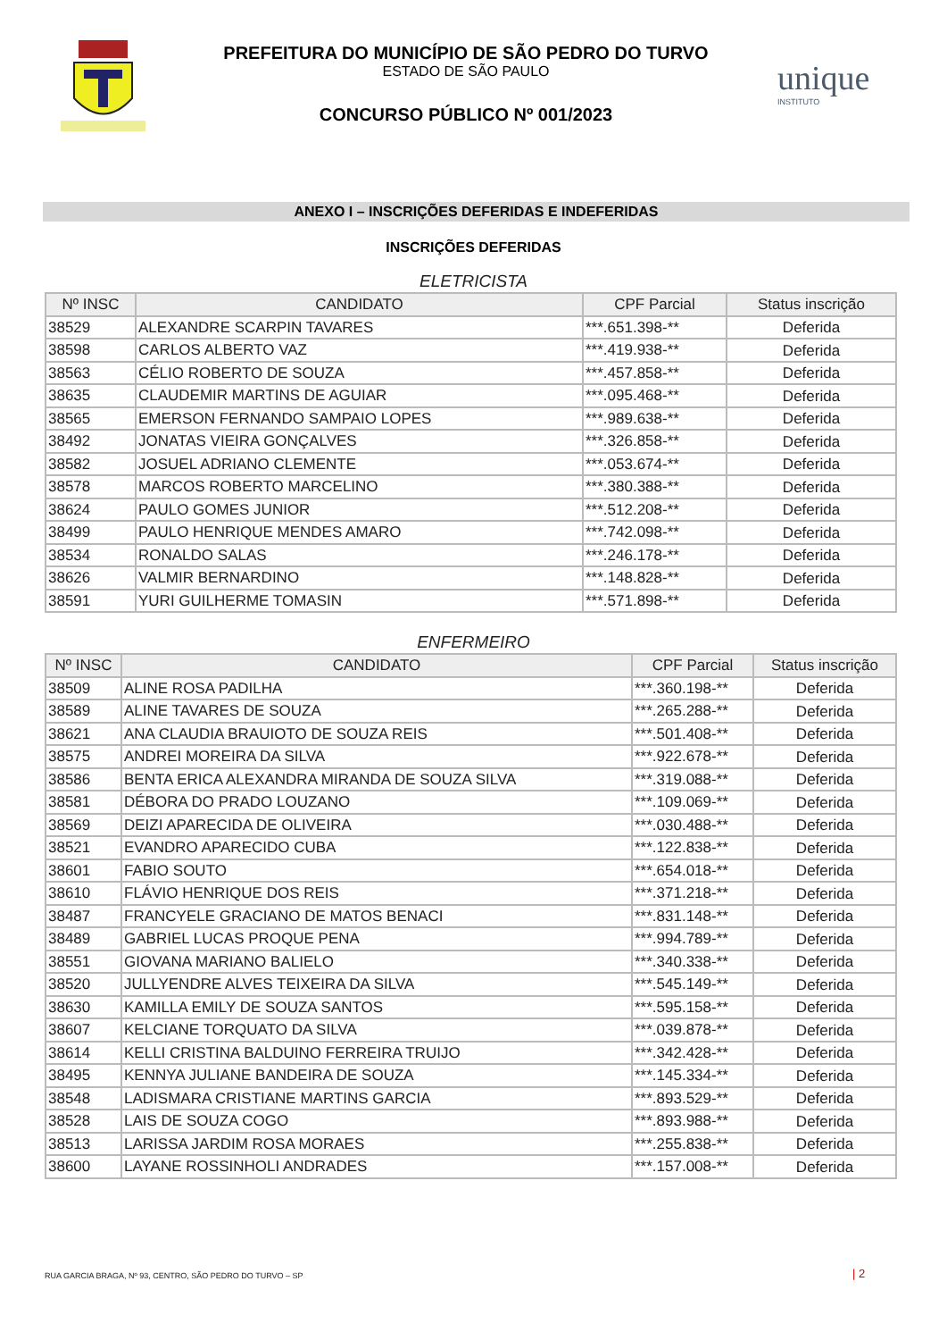PREFEITURA DO MUNICÍPIO DE SÃO PEDRO DO TURVO
ESTADO DE SÃO PAULO
CONCURSO PÚBLICO Nº 001/2023
unique
INSTITUTO
ANEXO I – INSCRIÇÕES DEFERIDAS E INDEFERIDAS
INSCRIÇÕES DEFERIDAS
ELETRICISTA
| Nº INSC | CANDIDATO | CPF Parcial | Status inscrição |
| --- | --- | --- | --- |
| 38529 | ALEXANDRE SCARPIN TAVARES | ***.651.398-** | Deferida |
| 38598 | CARLOS ALBERTO VAZ | ***.419.938-** | Deferida |
| 38563 | CÉLIO ROBERTO DE SOUZA | ***.457.858-** | Deferida |
| 38635 | CLAUDEMIR MARTINS DE AGUIAR | ***.095.468-** | Deferida |
| 38565 | EMERSON FERNANDO SAMPAIO LOPES | ***.989.638-** | Deferida |
| 38492 | JONATAS VIEIRA GONÇALVES | ***.326.858-** | Deferida |
| 38582 | JOSUEL ADRIANO CLEMENTE | ***.053.674-** | Deferida |
| 38578 | MARCOS ROBERTO MARCELINO | ***.380.388-** | Deferida |
| 38624 | PAULO GOMES JUNIOR | ***.512.208-** | Deferida |
| 38499 | PAULO HENRIQUE MENDES AMARO | ***.742.098-** | Deferida |
| 38534 | RONALDO SALAS | ***.246.178-** | Deferida |
| 38626 | VALMIR BERNARDINO | ***.148.828-** | Deferida |
| 38591 | YURI GUILHERME TOMASIN | ***.571.898-** | Deferida |
ENFERMEIRO
| Nº INSC | CANDIDATO | CPF Parcial | Status inscrição |
| --- | --- | --- | --- |
| 38509 | ALINE ROSA PADILHA | ***.360.198-** | Deferida |
| 38589 | ALINE TAVARES DE SOUZA | ***.265.288-** | Deferida |
| 38621 | ANA CLAUDIA BRAUIOTO DE SOUZA REIS | ***.501.408-** | Deferida |
| 38575 | ANDREI MOREIRA DA SILVA | ***.922.678-** | Deferida |
| 38586 | BENTA ERICA ALEXANDRA MIRANDA DE SOUZA SILVA | ***.319.088-** | Deferida |
| 38581 | DÉBORA DO PRADO LOUZANO | ***.109.069-** | Deferida |
| 38569 | DEIZI APARECIDA DE OLIVEIRA | ***.030.488-** | Deferida |
| 38521 | EVANDRO APARECIDO CUBA | ***.122.838-** | Deferida |
| 38601 | FABIO SOUTO | ***.654.018-** | Deferida |
| 38610 | FLÁVIO HENRIQUE DOS REIS | ***.371.218-** | Deferida |
| 38487 | FRANCYELE GRACIANO DE MATOS BENACI | ***.831.148-** | Deferida |
| 38489 | GABRIEL LUCAS PROQUE PENA | ***.994.789-** | Deferida |
| 38551 | GIOVANA MARIANO BALIELO | ***.340.338-** | Deferida |
| 38520 | JULLYENDRE ALVES TEIXEIRA DA SILVA | ***.545.149-** | Deferida |
| 38630 | KAMILLA EMILY DE SOUZA SANTOS | ***.595.158-** | Deferida |
| 38607 | KELCIANE TORQUATO DA SILVA | ***.039.878-** | Deferida |
| 38614 | KELLI CRISTINA BALDUINO FERREIRA TRUIJO | ***.342.428-** | Deferida |
| 38495 | KENNYA JULIANE BANDEIRA DE SOUZA | ***.145.334-** | Deferida |
| 38548 | LADISMARA CRISTIANE MARTINS GARCIA | ***.893.529-** | Deferida |
| 38528 | LAIS DE SOUZA COGO | ***.893.988-** | Deferida |
| 38513 | LARISSA JARDIM ROSA MORAES | ***.255.838-** | Deferida |
| 38600 | LAYANE ROSSINHOLI ANDRADES | ***.157.008-** | Deferida |
RUA GARCIA BRAGA, Nº 93, CENTRO, SÃO PEDRO DO TURVO – SP
| 2